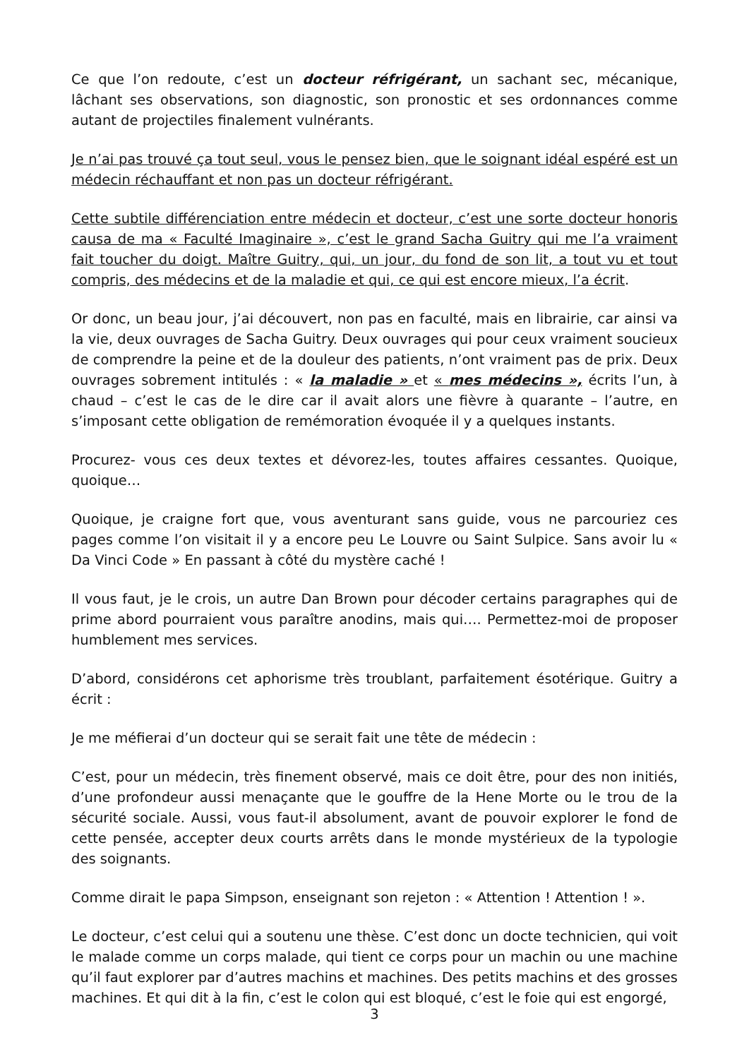Ce que l’on redoute, c’est un docteur réfrigérant, un sachant sec, mécanique, lâchant ses observations, son diagnostic, son pronostic et ses ordonnances comme autant de projectiles finalement vulnérants.
Je n’ai pas trouvé ça tout seul, vous le pensez bien, que le soignant idéal espéré est un médecin réchauffant et non pas un docteur réfrigérant.
Cette subtile différenciation entre médecin et docteur, c’est une sorte docteur honoris causa de ma « Faculté Imaginaire », c’est le grand Sacha Guitry qui me l’a vraiment fait toucher du doigt. Maître Guitry, qui, un jour, du fond de son lit, a tout vu et tout compris, des médecins et de la maladie et qui, ce qui est encore mieux, l’a écrit.
Or donc, un beau jour, j’ai découvert, non pas en faculté, mais en librairie, car ainsi va la vie, deux ouvrages de Sacha Guitry. Deux ouvrages qui pour ceux vraiment soucieux de comprendre la peine et de la douleur des patients, n’ont vraiment pas de prix. Deux ouvrages sobrement intitulés : « la maladie » et « mes médecins », écrits l’un, à chaud – c’est le cas de le dire car il avait alors une fièvre à quarante – l’autre, en s’imposant cette obligation de remémoration évoquée il y a quelques instants.
Procurez- vous ces deux textes et dévorez-les, toutes affaires cessantes. Quoique, quoique…
Quoique, je craigne fort que, vous aventurant sans guide, vous ne parcouriez ces pages comme l’on visitait il y a encore peu Le Louvre ou Saint Sulpice. Sans avoir lu « Da Vinci Code » En passant à côté du mystère caché !
Il vous faut, je le crois, un autre Dan Brown pour décoder certains paragraphes qui de prime abord pourraient vous paraître anodins, mais qui…. Permettez-moi de proposer humblement mes services.
D’abord, considérons cet aphorisme très troublant, parfaitement ésotérique. Guitry a écrit :
Je me méfierai d’un docteur qui se serait fait une tête de médecin :
C’est, pour un médecin, très finement observé, mais ce doit être, pour des non initiés, d’une profondeur aussi menaçante que le gouffre de la Hene Morte ou le trou de la sécurité sociale. Aussi, vous faut-il absolument, avant de pouvoir explorer le fond de cette pensée, accepter deux courts arrêts dans le monde mystérieux de la typologie des soignants.
Comme dirait le papa Simpson, enseignant son rejeton : « Attention ! Attention ! ».
Le docteur, c’est celui qui a soutenu une thèse. C’est donc un docte technicien, qui voit le malade comme un corps malade, qui tient ce corps pour un machin ou une machine qu’il faut explorer par d’autres machins et machines. Des petits machins et des grosses machines. Et qui dit à la fin, c’est le colon qui est bloqué, c’est le foie qui est engorgé,
3